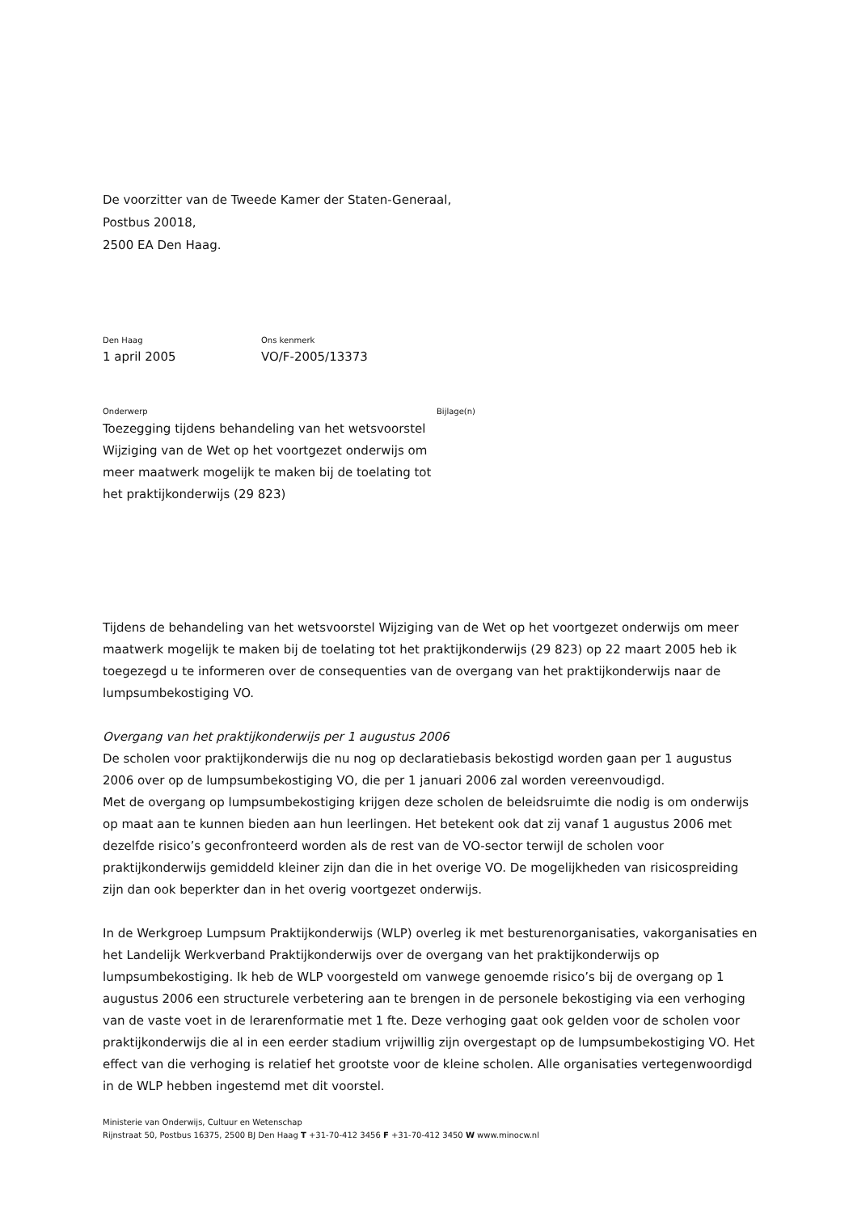De voorzitter van de Tweede Kamer der Staten-Generaal,
Postbus 20018,
2500 EA Den Haag.
Den Haag
1 april 2005
Ons kenmerk
VO/F-2005/13373
Onderwerp
Toezegging tijdens behandeling van het wetsvoorstel Wijziging van de Wet op het voortgezet onderwijs om meer maatwerk mogelijk te maken bij de toelating tot het praktijkonderwijs (29 823)
Bijlage(n)
Tijdens de behandeling van het wetsvoorstel Wijziging van de Wet op het voortgezet onderwijs om meer maatwerk mogelijk te maken bij de toelating tot het praktijkonderwijs (29 823) op 22 maart 2005 heb ik toegezegd u te informeren over de consequenties van de overgang van het praktijkonderwijs naar de lumpsumbekostiging VO.
Overgang van het praktijkonderwijs per 1 augustus 2006
De scholen voor praktijkonderwijs die nu nog op declaratiebasis bekostigd worden gaan per 1 augustus 2006 over op de lumpsumbekostiging VO, die per 1 januari 2006 zal worden vereenvoudigd.
Met de overgang op lumpsumbekostiging krijgen deze scholen de beleidsruimte die nodig is om onderwijs op maat aan te kunnen bieden aan hun leerlingen. Het betekent ook dat zij vanaf 1 augustus 2006 met dezelfde risico’s geconfronteerd worden als de rest van de VO-sector terwijl de scholen voor praktijkonderwijs gemiddeld kleiner zijn dan die in het overige VO. De mogelijkheden van risicospreiding zijn dan ook beperkter dan in het overig voortgezet onderwijs.
In de Werkgroep Lumpsum Praktijkonderwijs (WLP) overleg ik met besturenorganisaties, vakorganisaties en het Landelijk Werkverband Praktijkonderwijs over de overgang van het praktijkonderwijs op lumpsumbekostiging. Ik heb de WLP voorgesteld om vanwege genoemde risico’s bij de overgang op 1 augustus 2006 een structurele verbetering aan te brengen in de personele bekostiging via een verhoging van de vaste voet in de lerarenformatie met 1 fte. Deze verhoging gaat ook gelden voor de scholen voor praktijkonderwijs die al in een eerder stadium vrijwillig zijn overgestapt op de lumpsumbekostiging VO. Het effect van die verhoging is relatief het grootste voor de kleine scholen. Alle organisaties vertegenwoordigd in de WLP hebben ingestemd met dit voorstel.
Ministerie van Onderwijs, Cultuur en Wetenschap
Rijnstraat 50, Postbus 16375, 2500 BJ Den Haag T +31-70-412 3456 F +31-70-412 3450 W www.minocw.nl